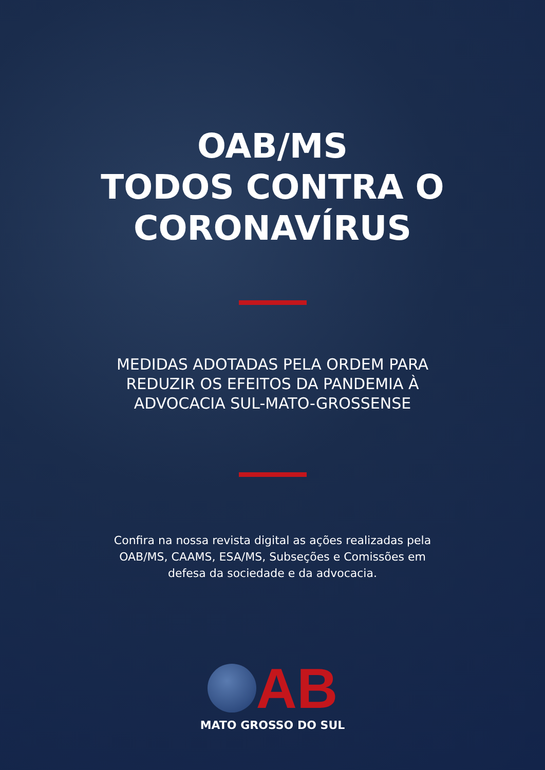OAB/MS
TODOS CONTRA O
CORONAVÍRUS
MEDIDAS ADOTADAS PELA ORDEM PARA
REDUZIR OS EFEITOS DA PANDEMIA À
ADVOCACIA SUL-MATO-GROSSENSE
Confira na nossa revista digital as ações realizadas pela
OAB/MS, CAAMS, ESA/MS, Subseções e Comissões em
defesa da sociedade e da advocacia.
AB
MATO GROSSO DO SUL